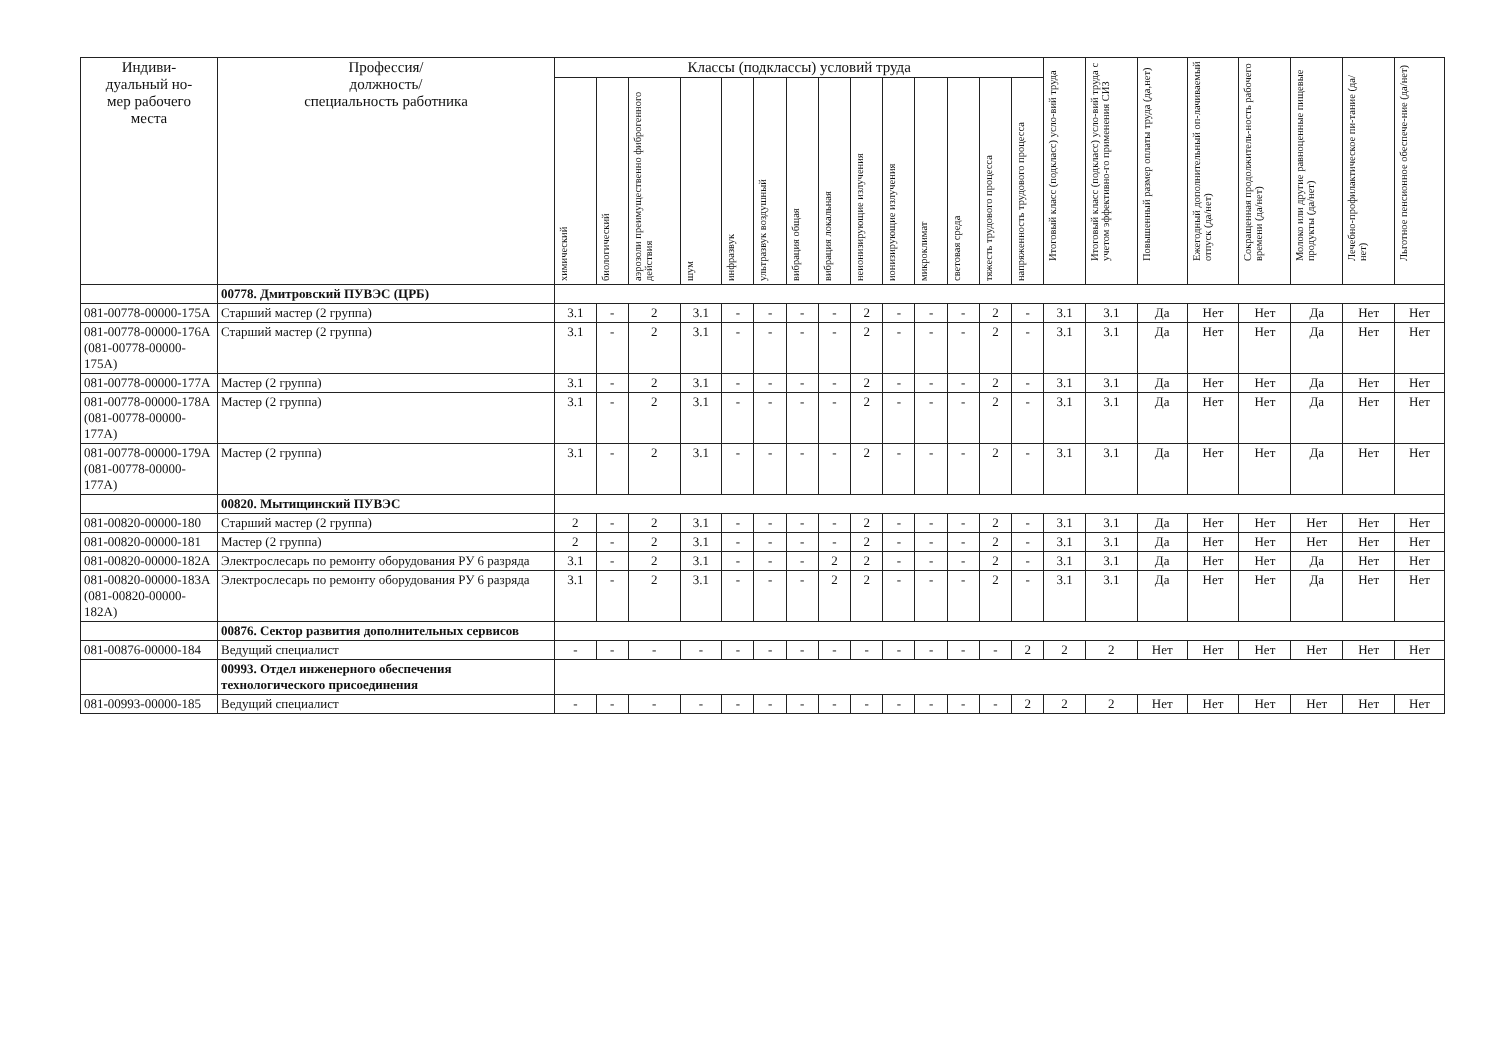| Индиви- дуальный но- мер рабочего места | Профессия/ должность/ специальность работника | Классы (подклассы) условий труда | | | | | | | | | | | | | | Итоговый класс (подкласс) усло-вий труда | Итоговый класс (подкласс) усло-вий труда с учетом эффективно-го применения СИЗ | Повышенный размер оплаты труда (да,нет) | Ежегодный дополнительный оп-лачиваемый отпуск (да/нет) | Сокращенная продолжитель-ность рабочего времени (да/нет) | Молоко или другие равноценные пищевые продукты (да/нет) | Лечебно-профилактическое пи-тание (да/нет) | Льготное пенсионное обеспече-ние (да/нет) |
| --- | --- | --- | --- | --- | --- | --- | --- | --- | --- | --- | --- | --- | --- | --- | --- | --- | --- | --- | --- | --- | --- | --- | --- |
| | | химический | биологический | аэрозоли преимущественно фиброгенного действия | шум | инфразвук | ультразвук воздушный | вибрация общая | вибрация локальная | неионизирующие излучения | ионизирующие излучения | микроклимат | световая среда | тяжесть трудового процесса | напряженность трудового процесса | | | | | | | | |
| | 00778. Дмитровский ПУВЭС (ЦРБ) | | | | | | | | | | | | | | | | | | | | | | |
| 081-00778-00000-175А | Старший мастер (2 группа) | 3.1 | - | 2 | 3.1 | - | - | - | - | 2 | - | - | - | 2 | - | 3.1 | 3.1 | Да | Нет | Нет | Да | Нет | Нет |
| 081-00778-00000-176А (081-00778-00000-175А) | Старший мастер (2 группа) | 3.1 | - | 2 | 3.1 | - | - | - | - | 2 | - | - | - | 2 | - | 3.1 | 3.1 | Да | Нет | Нет | Да | Нет | Нет |
| 081-00778-00000-177А | Мастер (2 группа) | 3.1 | - | 2 | 3.1 | - | - | - | - | 2 | - | - | - | 2 | - | 3.1 | 3.1 | Да | Нет | Нет | Да | Нет | Нет |
| 081-00778-00000-178А (081-00778-00000-177А) | Мастер (2 группа) | 3.1 | - | 2 | 3.1 | - | - | - | - | 2 | - | - | - | 2 | - | 3.1 | 3.1 | Да | Нет | Нет | Да | Нет | Нет |
| 081-00778-00000-179А (081-00778-00000-177А) | Мастер (2 группа) | 3.1 | - | 2 | 3.1 | - | - | - | - | 2 | - | - | - | 2 | - | 3.1 | 3.1 | Да | Нет | Нет | Да | Нет | Нет |
| | 00820. Мытищинский ПУВЭС | | | | | | | | | | | | | | | | | | | | | | |
| 081-00820-00000-180 | Старший мастер (2 группа) | 2 | - | 2 | 3.1 | - | - | - | - | 2 | - | - | - | 2 | - | 3.1 | 3.1 | Да | Нет | Нет | Нет | Нет | Нет |
| 081-00820-00000-181 | Мастер (2 группа) | 2 | - | 2 | 3.1 | - | - | - | - | 2 | - | - | - | 2 | - | 3.1 | 3.1 | Да | Нет | Нет | Нет | Нет | Нет |
| 081-00820-00000-182А | Электрослесарь по ремонту оборудования РУ 6 разряда | 3.1 | - | 2 | 3.1 | - | - | - | 2 | 2 | - | - | - | 2 | - | 3.1 | 3.1 | Да | Нет | Нет | Да | Нет | Нет |
| 081-00820-00000-183А (081-00820-00000-182А) | Электрослесарь по ремонту оборудования РУ 6 разряда | 3.1 | - | 2 | 3.1 | - | - | - | 2 | 2 | - | - | - | 2 | - | 3.1 | 3.1 | Да | Нет | Нет | Да | Нет | Нет |
| | 00876. Сектор развития дополнительных сервисов | | | | | | | | | | | | | | | | | | | | | | |
| 081-00876-00000-184 | Ведущий специалист | - | - | - | - | - | - | - | - | - | - | - | - | - | 2 | 2 | 2 | Нет | Нет | Нет | Нет | Нет | Нет |
| | 00993. Отдел инженерного обеспечения технологического присоединения | | | | | | | | | | | | | | | | | | | | | | |
| 081-00993-00000-185 | Ведущий специалист | - | - | - | - | - | - | - | - | - | - | - | - | - | 2 | 2 | 2 | Нет | Нет | Нет | Нет | Нет | Нет |